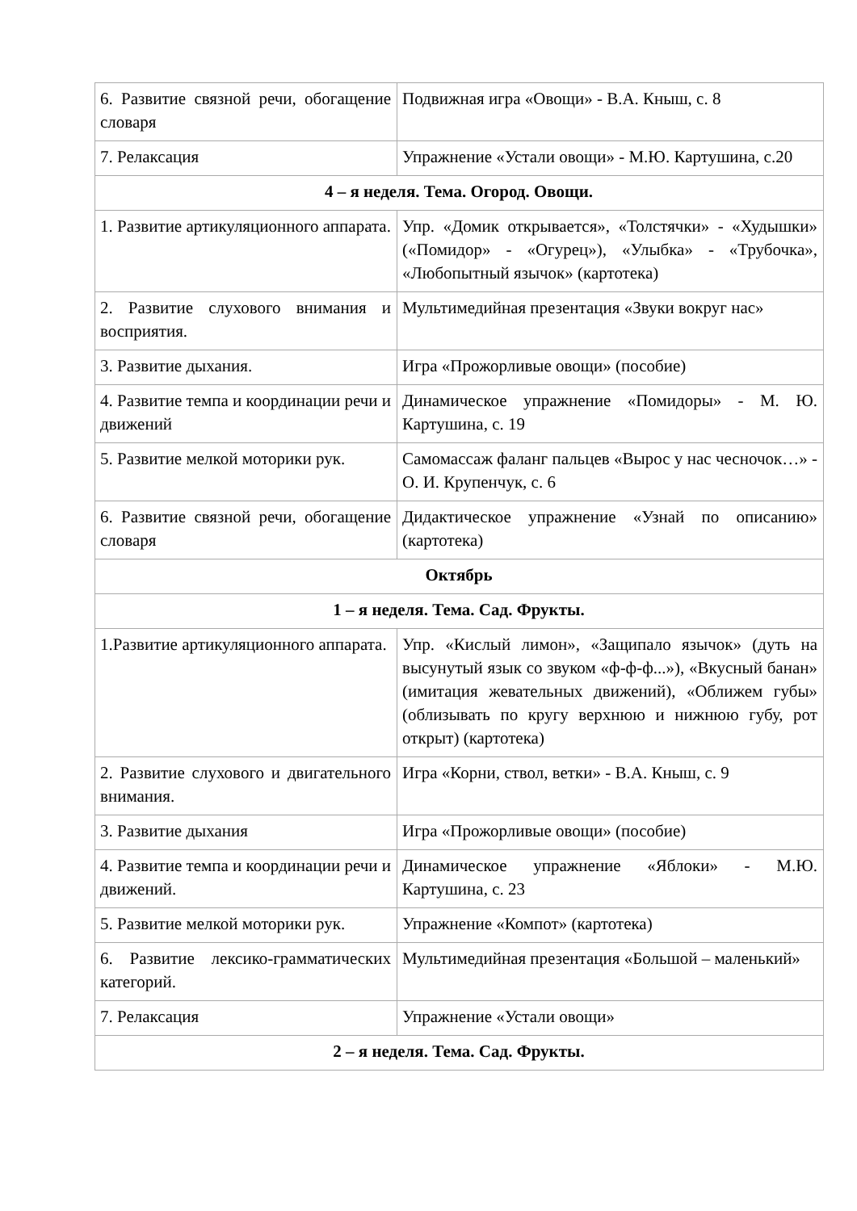| 6. Развитие связной речи, обогащение словаря | Подвижная игра «Овощи» - В.А. Кныш, с. 8 |
| 7. Релаксация | Упражнение «Устали овощи» - М.Ю. Картушина, с.20 |
| 4 – я неделя. Тема. Огород. Овощи. | |
| 1. Развитие артикуляционного аппарата. | Упр. «Домик открывается», «Толстячки» - «Худышки» («Помидор» - «Огурец»), «Улыбка» - «Трубочка», «Любопытный язычок» (картотека) |
| 2. Развитие слухового внимания и восприятия. | Мультимедийная презентация «Звуки вокруг нас» |
| 3. Развитие дыхания. | Игра «Прожорливые овощи» (пособие) |
| 4. Развитие темпа и координации речи и движений | Динамическое упражнение «Помидоры» - М. Ю. Картушина, с. 19 |
| 5. Развитие мелкой моторики рук. | Самомассаж фаланг пальцев «Вырос у нас чесночок…» - О. И. Крупенчук, с. 6 |
| 6. Развитие связной речи, обогащение словаря | Дидактическое упражнение «Узнай по описанию» (картотека) |
| Октябрь | |
| 1 – я неделя. Тема. Сад. Фрукты. | |
| 1.Развитие артикуляционного аппарата. | Упр. «Кислый лимон», «Защипало язычок» (дуть на высунутый язык со звуком «ф-ф-ф...»), «Вкусный банан» (имитация жевательных движений), «Оближем губы» (облизывать по кругу верхнюю и нижнюю губу, рот открыт) (картотека) |
| 2. Развитие слухового и двигательного внимания. | Игра «Корни, ствол, ветки» - В.А. Кныш, с. 9 |
| 3. Развитие дыхания | Игра «Прожорливые овощи» (пособие) |
| 4. Развитие темпа и координации речи и движений. | Динамическое упражнение «Яблоки» - М.Ю. Картушина, с. 23 |
| 5. Развитие мелкой моторики рук. | Упражнение «Компот» (картотека) |
| 6. Развитие лексико-грамматических категорий. | Мультимедийная презентация «Большой – маленький» |
| 7. Релаксация | Упражнение «Устали овощи» |
| 2 – я неделя. Тема. Сад. Фрукты. | |